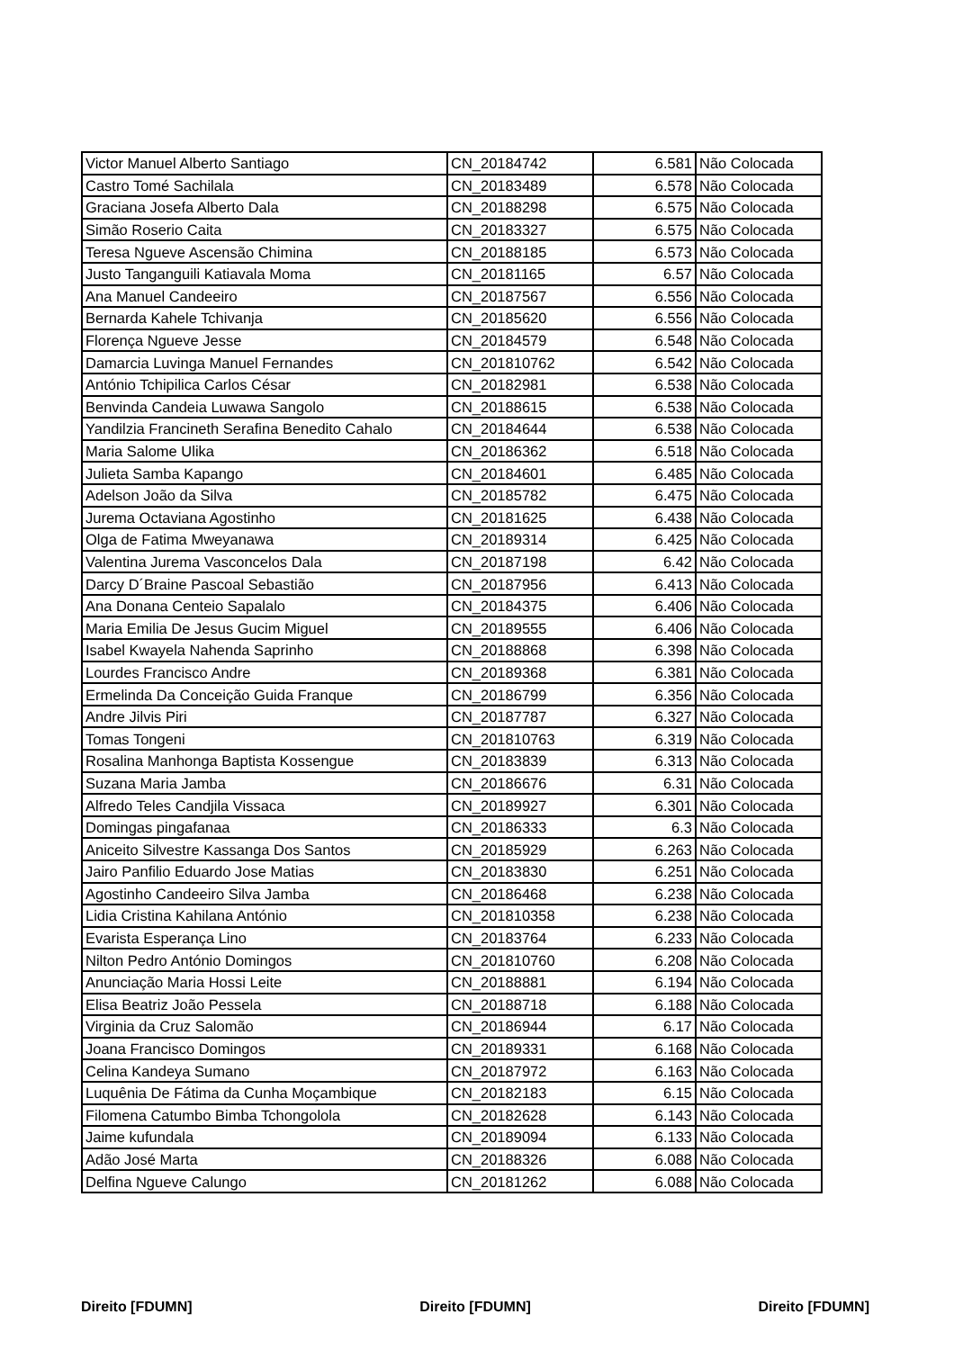| Victor Manuel Alberto Santiago | CN_20184742 | 6.581 | Não Colocada |
| Castro Tomé Sachilala | CN_20183489 | 6.578 | Não Colocada |
| Graciana Josefa Alberto Dala | CN_20188298 | 6.575 | Não Colocada |
| Simão Roserio Caita | CN_20183327 | 6.575 | Não Colocada |
| Teresa Ngueve Ascensão Chimina | CN_20188185 | 6.573 | Não Colocada |
| Justo Tanganguili Katiavala Moma | CN_20181165 | 6.57 | Não Colocada |
| Ana Manuel Candeeiro | CN_20187567 | 6.556 | Não Colocada |
| Bernarda Kahele Tchivanja | CN_20185620 | 6.556 | Não Colocada |
| Florença Ngueve Jesse | CN_20184579 | 6.548 | Não Colocada |
| Damarcia Luvinga Manuel Fernandes | CN_201810762 | 6.542 | Não Colocada |
| António Tchipilica Carlos César | CN_20182981 | 6.538 | Não Colocada |
| Benvinda Candeia Luwawa Sangolo | CN_20188615 | 6.538 | Não Colocada |
| Yandilzia Francineth Serafina Benedito Cahalo | CN_20184644 | 6.538 | Não Colocada |
| Maria Salome Ulika | CN_20186362 | 6.518 | Não Colocada |
| Julieta Samba Kapango | CN_20184601 | 6.485 | Não Colocada |
| Adelson João da Silva | CN_20185782 | 6.475 | Não Colocada |
| Jurema Octaviana Agostinho | CN_20181625 | 6.438 | Não Colocada |
| Olga de Fatima Mweyanawa | CN_20189314 | 6.425 | Não Colocada |
| Valentina Jurema Vasconcelos Dala | CN_20187198 | 6.42 | Não Colocada |
| Darcy D´Braine Pascoal Sebastião | CN_20187956 | 6.413 | Não Colocada |
| Ana Donana Centeio Sapalalo | CN_20184375 | 6.406 | Não Colocada |
| Maria Emilia De Jesus Gucim Miguel | CN_20189555 | 6.406 | Não Colocada |
| Isabel Kwayela Nahenda Saprinho | CN_20188868 | 6.398 | Não Colocada |
| Lourdes Francisco Andre | CN_20189368 | 6.381 | Não Colocada |
| Ermelinda Da Conceição Guida Franque | CN_20186799 | 6.356 | Não Colocada |
| Andre Jilvis Piri | CN_20187787 | 6.327 | Não Colocada |
| Tomas Tongeni | CN_201810763 | 6.319 | Não Colocada |
| Rosalina Manhonga Baptista Kossengue | CN_20183839 | 6.313 | Não Colocada |
| Suzana Maria Jamba | CN_20186676 | 6.31 | Não Colocada |
| Alfredo Teles Candjila Vissaca | CN_20189927 | 6.301 | Não Colocada |
| Domingas pingafanaa | CN_20186333 | 6.3 | Não Colocada |
| Aniceito Silvestre Kassanga Dos Santos | CN_20185929 | 6.263 | Não Colocada |
| Jairo Panfilio Eduardo Jose Matias | CN_20183830 | 6.251 | Não Colocada |
| Agostinho Candeeiro Silva Jamba | CN_20186468 | 6.238 | Não Colocada |
| Lidia Cristina Kahilana António | CN_201810358 | 6.238 | Não Colocada |
| Evarista Esperança Lino | CN_20183764 | 6.233 | Não Colocada |
| Nilton Pedro António Domingos | CN_201810760 | 6.208 | Não Colocada |
| Anunciação Maria Hossi Leite | CN_20188881 | 6.194 | Não Colocada |
| Elisa Beatriz João Pessela | CN_20188718 | 6.188 | Não Colocada |
| Virginia da Cruz Salomão | CN_20186944 | 6.17 | Não Colocada |
| Joana Francisco Domingos | CN_20189331 | 6.168 | Não Colocada |
| Celina Kandeya Sumano | CN_20187972 | 6.163 | Não Colocada |
| Luquênia De Fátima da Cunha Moçambique | CN_20182183 | 6.15 | Não Colocada |
| Filomena Catumbo Bimba Tchongololа | CN_20182628 | 6.143 | Não Colocada |
| Jaime kufundala | CN_20189094 | 6.133 | Não Colocada |
| Adão José Marta | CN_20188326 | 6.088 | Não Colocada |
| Delfina Ngueve Calungo | CN_20181262 | 6.088 | Não Colocada |
Direito [FDUMN] Direito [FDUMN] Direito [FDUMN]